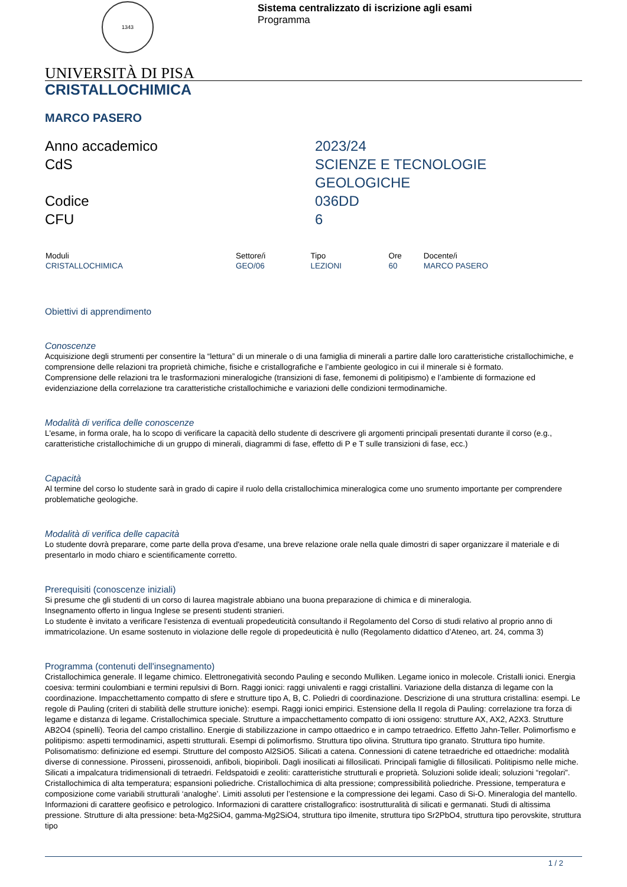1343
Sistema centralizzato di iscrizione agli esami
Programma
UNIVERSITÀ DI PISA
CRISTALLOCHIMICA
MARCO PASERO
Anno accademico
2023/24
CdS
SCIENZE E TECNOLOGIE
GEOLOGICHE
Codice
036DD
CFU
6
| Moduli | Settore/i | Tipo | Ore | Docente/i |
| --- | --- | --- | --- | --- |
| CRISTALLOCHIMICA | GEO/06 | LEZIONI | 60 | MARCO PASERO |
Obiettivi di apprendimento
Conoscenze
Acquisizione degli strumenti per consentire la “lettura” di un minerale o di una famiglia di minerali a partire dalle loro caratteristiche cristallochimiche, e comprensione delle relazioni tra proprietà chimiche, fisiche e cristallografiche e l’ambiente geologico in cui il minerale si è formato.
Comprensione delle relazioni tra le trasformazioni mineralogiche (transizioni di fase, femonemi di politipismo) e l’ambiente di formazione ed evidenziazione della correlazione tra caratteristiche cristallochimiche e variazioni delle condizioni termodinamiche.
Modalità di verifica delle conoscenze
L'esame, in forma orale, ha lo scopo di verificare la capacità dello studente di descrivere gli argomenti principali presentati durante il corso (e.g., caratteristiche cristallochimiche di un gruppo di minerali, diagrammi di fase, effetto di P e T sulle transizioni di fase, ecc.)
Capacità
Al termine del corso lo studente sarà in grado di capire il ruolo della cristallochimica mineralogica come uno srumento importante per comprendere problematiche geologiche.
Modalità di verifica delle capacità
Lo studente dovrà preparare, come parte della prova d'esame, una breve relazione orale nella quale dimostri di saper organizzare il materiale e di presentarlo in modo chiaro e scientificamente corretto.
Prerequisiti (conoscenze iniziali)
Si presume che gli studenti di un corso di laurea magistrale abbiano una buona preparazione di chimica e di mineralogia.
Insegnamento offerto in lingua Inglese se presenti studenti stranieri.
Lo studente è invitato a verificare l'esistenza di eventuali propedeuticità consultando il Regolamento del Corso di studi relativo al proprio anno di immatricolazione. Un esame sostenuto in violazione delle regole di propedeuticità è nullo (Regolamento didattico d’Ateneo, art. 24, comma 3)
Programma (contenuti dell'insegnamento)
Cristallochimica generale. Il legame chimico. Elettronegatività secondo Pauling e secondo Mulliken. Legame ionico in molecole. Cristalli ionici. Energia coesiva: termini coulombiani e termini repulsivi di Born. Raggi ionici: raggi univalenti e raggi cristallini. Variazione della distanza di legame con la coordinazione. Impacchettamento compatto di sfere e strutture tipo A, B, C. Poliedri di coordinazione. Descrizione di una struttura cristallina: esempi. Le regole di Pauling (criteri di stabilità delle strutture ioniche): esempi. Raggi ionici empirici. Estensione della II regola di Pauling: correlazione tra forza di legame e distanza di legame. Cristallochimica speciale. Strutture a impacchettamento compatto di ioni ossigeno: strutture AX, AX2, A2X3. Strutture AB2O4 (spinelli). Teoria del campo cristallino. Energie di stabilizzazione in campo ottaedrico e in campo tetraedrico. Effetto Jahn-Teller. Polimorfismo e politipismo: aspetti termodinamici, aspetti strutturali. Esempi di polimorfismo. Struttura tipo olivina. Struttura tipo granato. Struttura tipo humite. Polisomatismo: definizione ed esempi. Strutture del composto Al2SiO5. Silicati a catena. Connessioni di catene tetraedriche ed ottaedriche: modalità diverse di connessione. Pirosseni, pirossenoidi, anfiboli, biopiriboli. Dagli inosilicati ai fillosilicati. Principali famiglie di fillosilicati. Politipismo nelle miche. Silicati a impalcatura tridimensionali di tetraedri. Feldspatoidi e zeoliti: caratteristiche strutturali e proprietà. Soluzioni solide ideali; soluzioni “regolari”. Cristallochimica di alta temperatura; espansioni poliedriche. Cristallochimica di alta pressione; compressibilità poliedriche. Pressione, temperatura e composizione come variabili strutturali ‘analoghe’. Limiti assoluti per l’estensione e la compressione dei legami. Caso di Si-O. Mineralogia del mantello. Informazioni di carattere geofisico e petrologico. Informazioni di carattere cristallografico: isostrutturalità di silicati e germanati. Studi di altissima pressione. Strutture di alta pressione: beta-Mg2SiO4, gamma-Mg2SiO4, struttura tipo ilmenite, struttura tipo Sr2PbO4, struttura tipo perovskite, struttura tipo
1 / 2